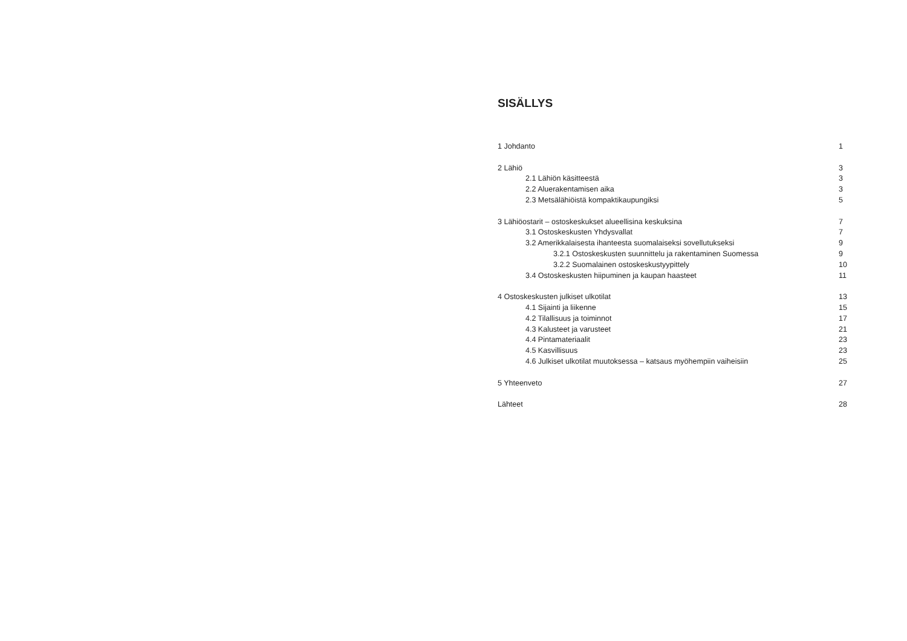SISÄLLYS
1 Johdanto 1
2 Lähiö 3
2.1 Lähiön käsitteestä 3
2.2 Aluerakentamisen aika 3
2.3 Metsälähiöistä kompaktikaupungiksi 5
3 Lähiöostarit – ostoskeskukset alueellisina keskuksina 7
3.1 Ostoskeskusten Yhdysvallat 7
3.2 Amerikkalaisesta ihanteesta suomalaiseksi sovellutukseksi 9
3.2.1 Ostoskeskusten suunnittelu ja rakentaminen Suomessa 9
3.2.2 Suomalainen ostoskeskustyypittely 10
3.4 Ostoskeskusten hiipuminen ja kaupan haasteet 11
4 Ostoskeskusten julkiset ulkotilat 13
4.1 Sijainti ja liikenne 15
4.2 Tilallisuus ja toiminnot 17
4.3 Kalusteet ja varusteet 21
4.4 Pintamateriaalit 23
4.5 Kasvillisuus 23
4.6 Julkiset ulkotilat muutoksessa – katsaus myöhempiin vaiheisiin 25
5 Yhteenveto 27
Lähteet 28